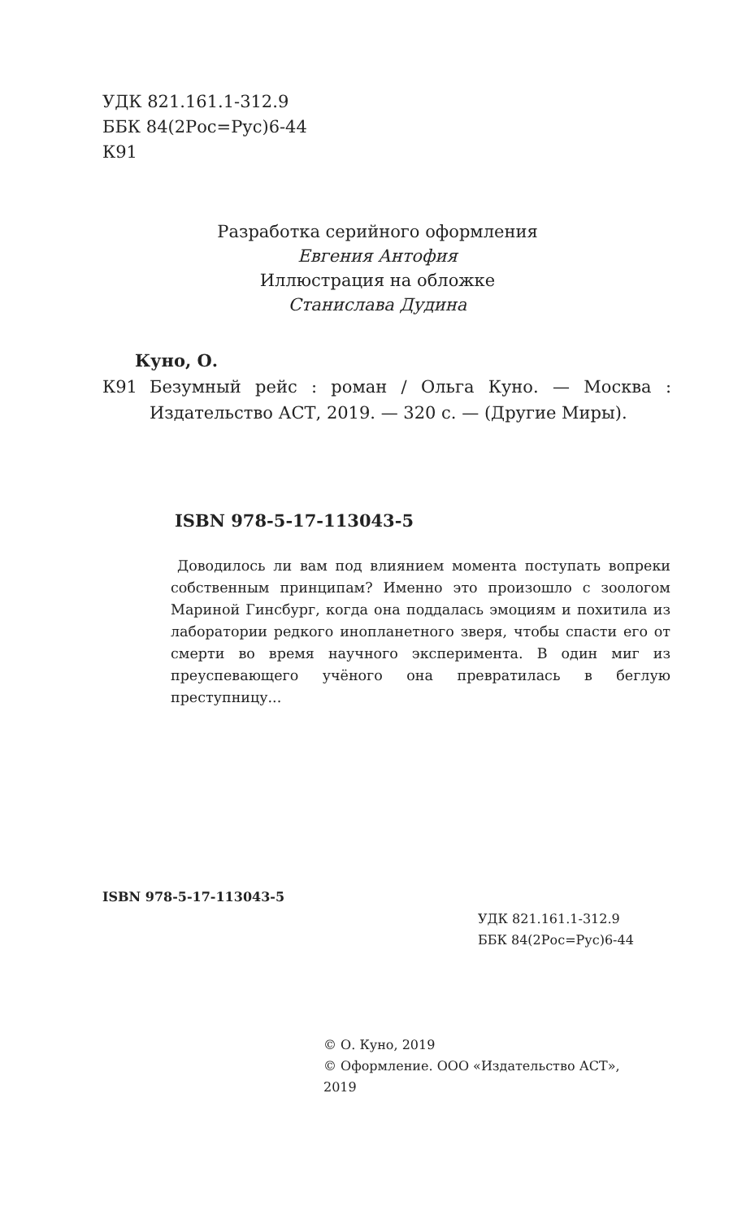УДК 821.161.1-312.9
ББК 84(2Рос=Рус)6-44
К91
Разработка серийного оформления
Евгения Антофия
Иллюстрация на обложке
Станислава Дудина
Куно, О.
К91 Безумный рейс : роман / Ольга Куно. — Москва : Издательство АСТ, 2019. — 320 с. — (Другие Миры).
ISBN 978-5-17-113043-5
Доводилось ли вам под влиянием момента поступать вопреки собственным принципам? Именно это произошло с зоологом Мариной Гинсбург, когда она поддалась эмоциям и похитила из лаборатории редкого инопланетного зверя, чтобы спасти его от смерти во время научного эксперимента. В один миг из преуспевающего учёного она превратилась в беглую преступницу...
ISBN 978-5-17-113043-5
УДК 821.161.1-312.9
ББК 84(2Рос=Рус)6-44
© О. Куно, 2019
© Оформление. ООО «Издательство АСТ»,
2019